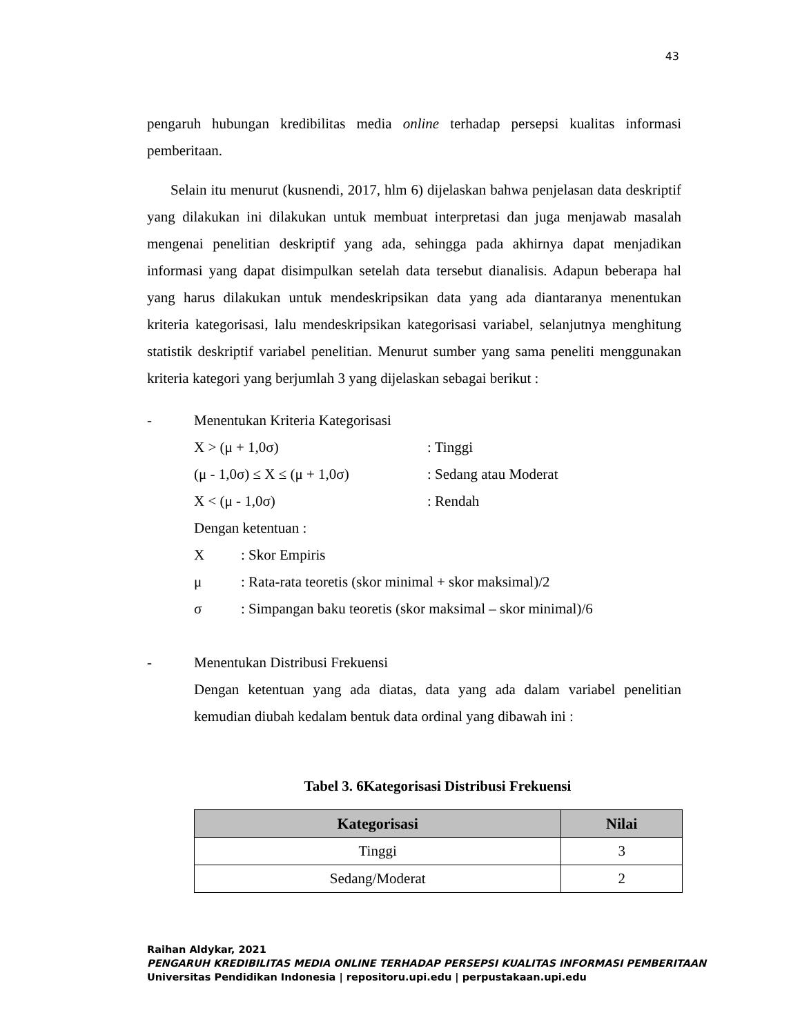43
pengaruh hubungan kredibilitas media online terhadap persepsi kualitas informasi pemberitaan.
Selain itu menurut (kusnendi, 2017, hlm 6) dijelaskan bahwa penjelasan data deskriptif yang dilakukan ini dilakukan untuk membuat interpretasi dan juga menjawab masalah mengenai penelitian deskriptif yang ada, sehingga pada akhirnya dapat menjadikan informasi yang dapat disimpulkan setelah data tersebut dianalisis. Adapun beberapa hal yang harus dilakukan untuk mendeskripsikan data yang ada diantaranya menentukan kriteria kategorisasi, lalu mendeskripsikan kategorisasi variabel, selanjutnya menghitung statistik deskriptif variabel penelitian. Menurut sumber yang sama peneliti menggunakan kriteria kategori yang berjumlah 3 yang dijelaskan sebagai berikut :
- Menentukan Kriteria Kategorisasi
X > (μ + 1,0σ): Tinggi
(μ - 1,0σ) ≤ X ≤ (μ + 1,0σ): Sedang atau Moderat
X < (μ - 1,0σ): Rendah
Dengan ketentuan :
X: Skor Empiris
μ: Rata-rata teoretis (skor minimal + skor maksimal)/2
σ: Simpangan baku teoretis (skor maksimal – skor minimal)/6
- Menentukan Distribusi Frekuensi
Dengan ketentuan yang ada diatas, data yang ada dalam variabel penelitian kemudian diubah kedalam bentuk data ordinal yang dibawah ini :
Tabel 3. 6Kategorisasi Distribusi Frekuensi
| Kategorisasi | Nilai |
| --- | --- |
| Tinggi | 3 |
| Sedang/Moderat | 2 |
Raihan Aldykar, 2021
PENGARUH KREDIBILITAS MEDIA ONLINE TERHADAP PERSEPSI KUALITAS INFORMASI PEMBERITAAN
Universitas Pendidikan Indonesia | repositoru.upi.edu | perpustakaan.upi.edu